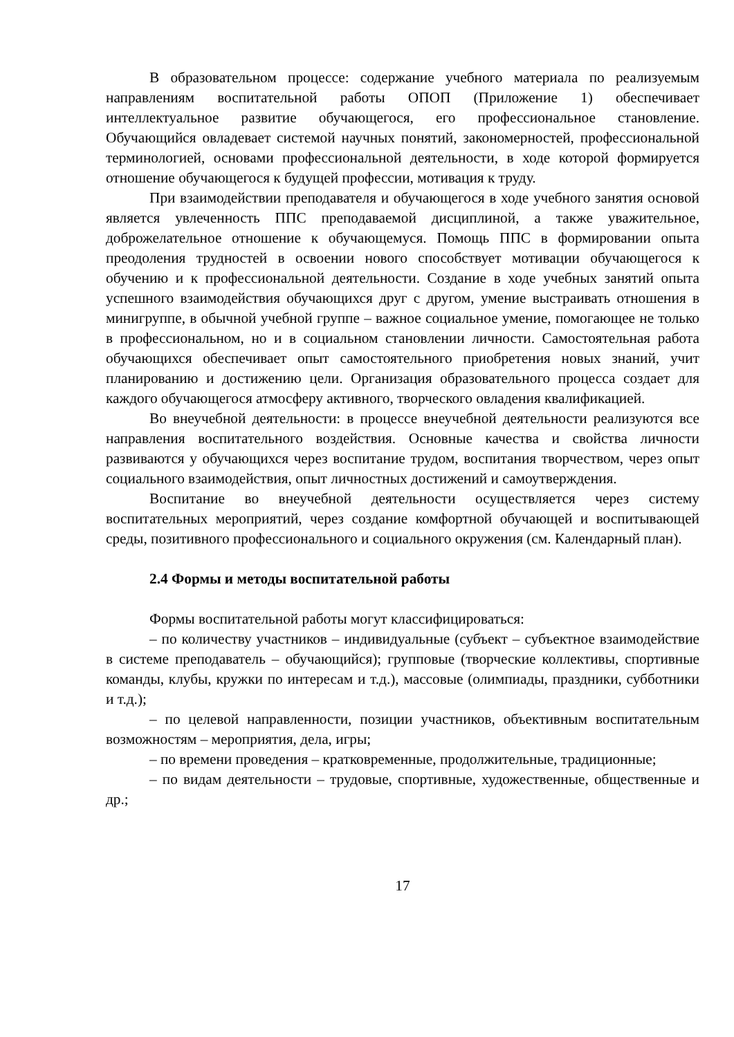В образовательном процессе: содержание учебного материала по реализуемым направлениям воспитательной работы ОПОП (Приложение 1) обеспечивает интеллектуальное развитие обучающегося, его профессиональное становление. Обучающийся овладевает системой научных понятий, закономерностей, профессиональной терминологией, основами профессиональной деятельности, в ходе которой формируется отношение обучающегося к будущей профессии, мотивация к труду.
При взаимодействии преподавателя и обучающегося в ходе учебного занятия основой является увлеченность ППС преподаваемой дисциплиной, а также уважительное, доброжелательное отношение к обучающемуся. Помощь ППС в формировании опыта преодоления трудностей в освоении нового способствует мотивации обучающегося к обучению и к профессиональной деятельности. Создание в ходе учебных занятий опыта успешного взаимодействия обучающихся друг с другом, умение выстраивать отношения в минигруппе, в обычной учебной группе – важное социальное умение, помогающее не только в профессиональном, но и в социальном становлении личности. Самостоятельная работа обучающихся обеспечивает опыт самостоятельного приобретения новых знаний, учит планированию и достижению цели. Организация образовательного процесса создает для каждого обучающегося атмосферу активного, творческого овладения квалификацией.
Во внеучебной деятельности: в процессе внеучебной деятельности реализуются все направления воспитательного воздействия. Основные качества и свойства личности развиваются у обучающихся через воспитание трудом, воспитания творчеством, через опыт социального взаимодействия, опыт личностных достижений и самоутверждения.
Воспитание во внеучебной деятельности осуществляется через систему воспитательных мероприятий, через создание комфортной обучающей и воспитывающей среды, позитивного профессионального и социального окружения (см. Календарный план).
2.4 Формы и методы воспитательной работы
Формы воспитательной работы могут классифицироваться:
– по количеству участников – индивидуальные (субъект – субъектное взаимодействие в системе преподаватель – обучающийся); групповые (творческие коллективы, спортивные команды, клубы, кружки по интересам и т.д.), массовые (олимпиады, праздники, субботники и т.д.);
– по целевой направленности, позиции участников, объективным воспитательным возможностям – мероприятия, дела, игры;
– по времени проведения – кратковременные, продолжительные, традиционные;
– по видам деятельности – трудовые, спортивные, художественные, общественные и др.;
17